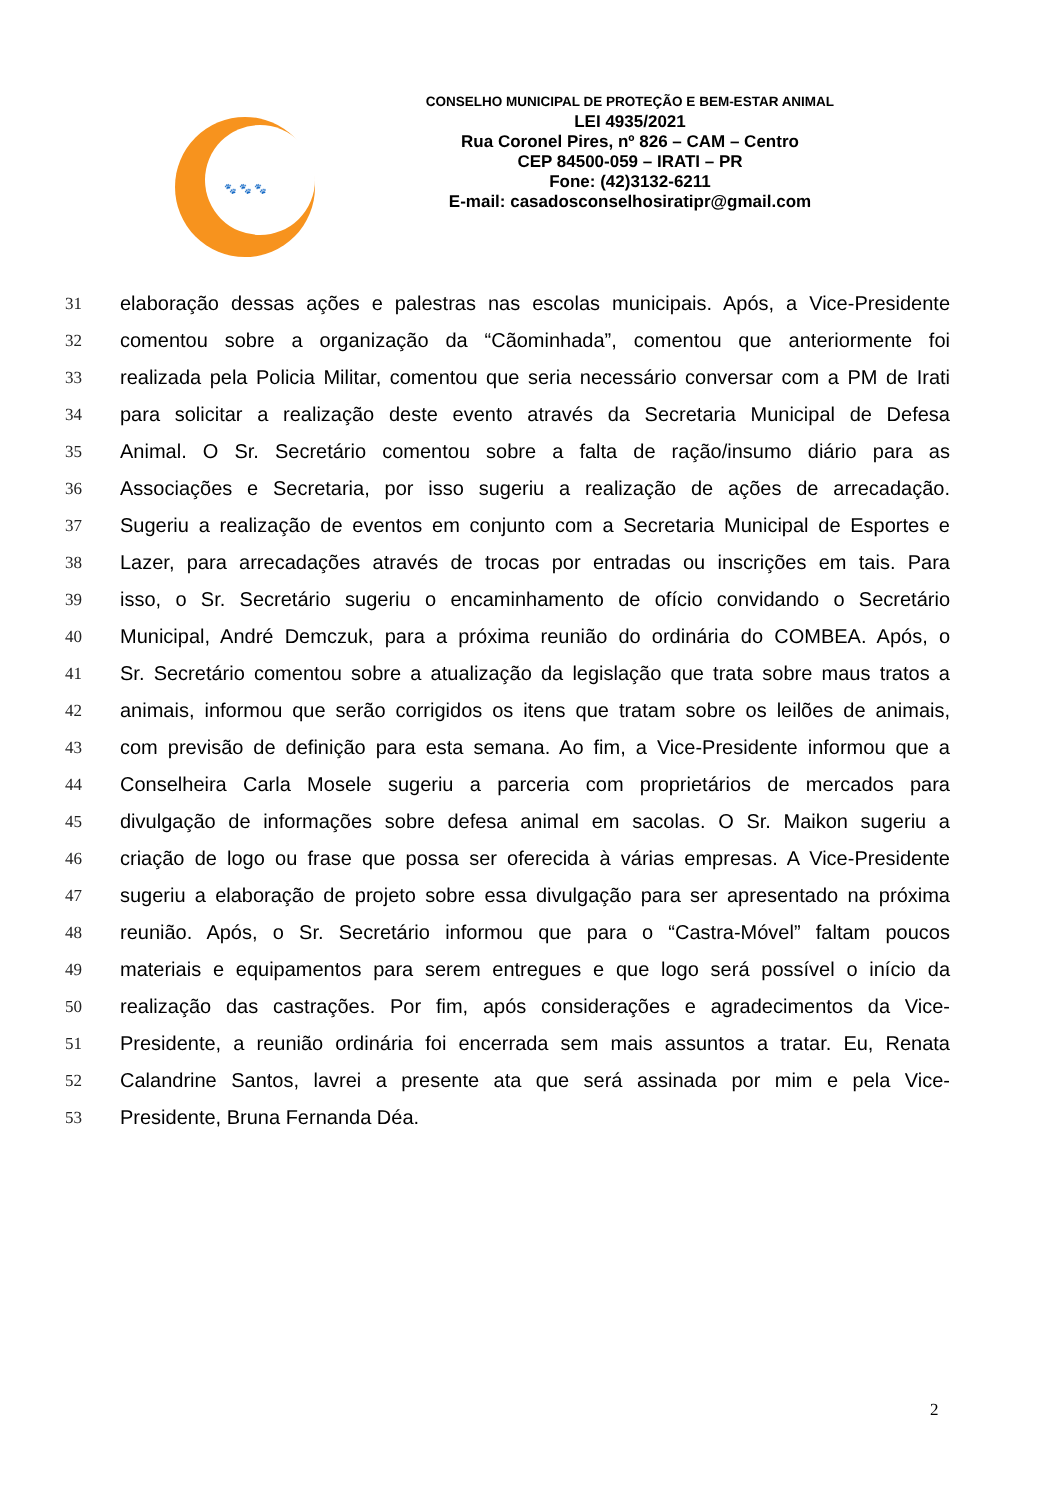🐾 🐾 🐾
CONSELHO MUNICIPAL DE PROTEÇÃO E BEM-ESTAR ANIMAL
LEI 4935/2021
Rua Coronel Pires, nº 826 – CAM – Centro
CEP 84500-059 – IRATI – PR
Fone: (42)3132-6211
E-mail: casadosconselhosiratipr@gmail.com
31 elaboração dessas ações e palestras nas escolas municipais. Após, a Vice-Presidente
32 comentou sobre a organização da “Cãominhada”, comentou que anteriormente foi
33 realizada pela Policia Militar, comentou que seria necessário conversar com a PM de Irati
34 para solicitar a realização deste evento através da Secretaria Municipal de Defesa
35 Animal. O Sr. Secretário comentou sobre a falta de ração/insumo diário para as
36 Associações e Secretaria, por isso sugeriu a realização de ações de arrecadação.
37 Sugeriu a realização de eventos em conjunto com a Secretaria Municipal de Esportes e
38 Lazer, para arrecadações através de trocas por entradas ou inscrições em tais. Para
39 isso, o Sr. Secretário sugeriu o encaminhamento de ofício convidando o Secretário
40 Municipal, André Demczuk, para a próxima reunião do ordinária do COMBEA. Após, o
41 Sr. Secretário comentou sobre a atualização da legislação que trata sobre maus tratos a
42 animais, informou que serão corrigidos os itens que tratam sobre os leilões de animais,
43 com previsão de definição para esta semana. Ao fim, a Vice-Presidente informou que a
44 Conselheira Carla Mosele sugeriu a parceria com proprietários de mercados para
45 divulgação de informações sobre defesa animal em sacolas. O Sr. Maikon sugeriu a
46 criação de logo ou frase que possa ser oferecida à várias empresas. A Vice-Presidente
47 sugeriu a elaboração de projeto sobre essa divulgação para ser apresentado na próxima
48 reunião. Após, o Sr. Secretário informou que para o “Castra-Móvel” faltam poucos
49 materiais e equipamentos para serem entregues e que logo será possível o início da
50 realização das castrações. Por fim, após considerações e agradecimentos da Vice-
51 Presidente, a reunião ordinária foi encerrada sem mais assuntos a tratar. Eu, Renata
52 Calandrine Santos, lavrei a presente ata que será assinada por mim e pela Vice-
53 Presidente, Bruna Fernanda Déa.
2